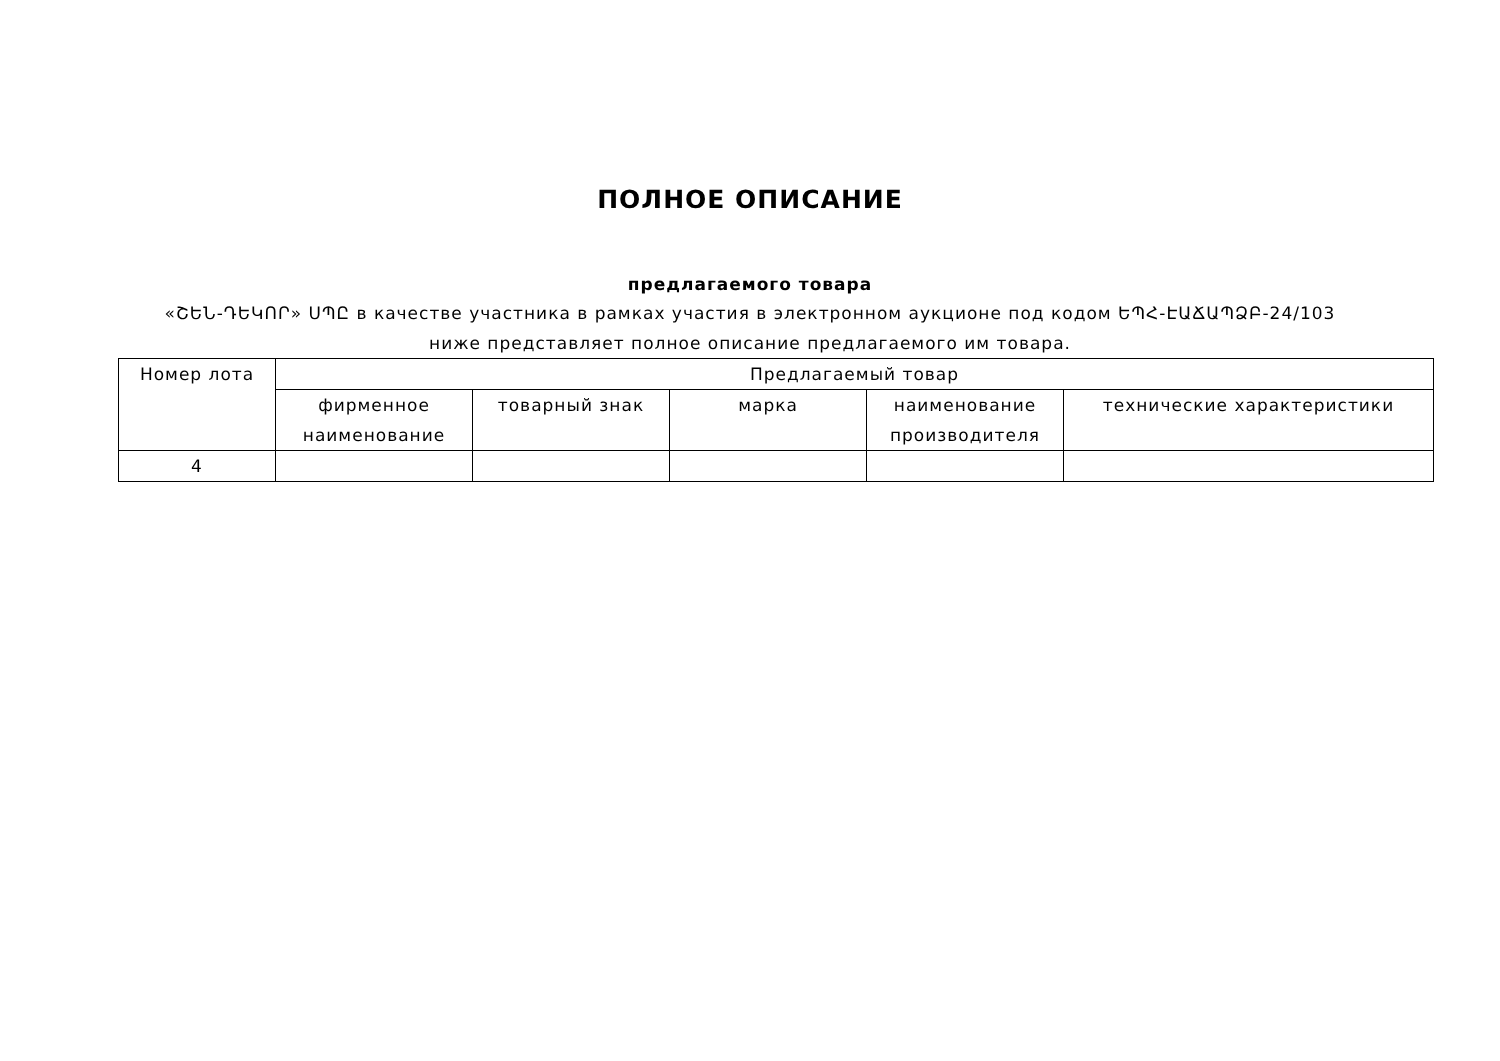ПОЛНОЕ ОПИСАНИЕ
предлагаемого товара
«ՇԵՆ-ԴԵԿՈՐ» ՍՊԸ в качестве участника в рамках участия в электронном аукционе под кодом ԵՊՀ-ԷԱՃԱՊՁԲ-24/103 ниже представляет полное описание предлагаемого им товара.
| Номер лота | Предлагаемый товар | | | | |
| --- | --- | --- | --- | --- | --- |
| | фирменное наименование | товарный знак | марка | наименование производителя | технические характеристики |
| 4 | | | | | |